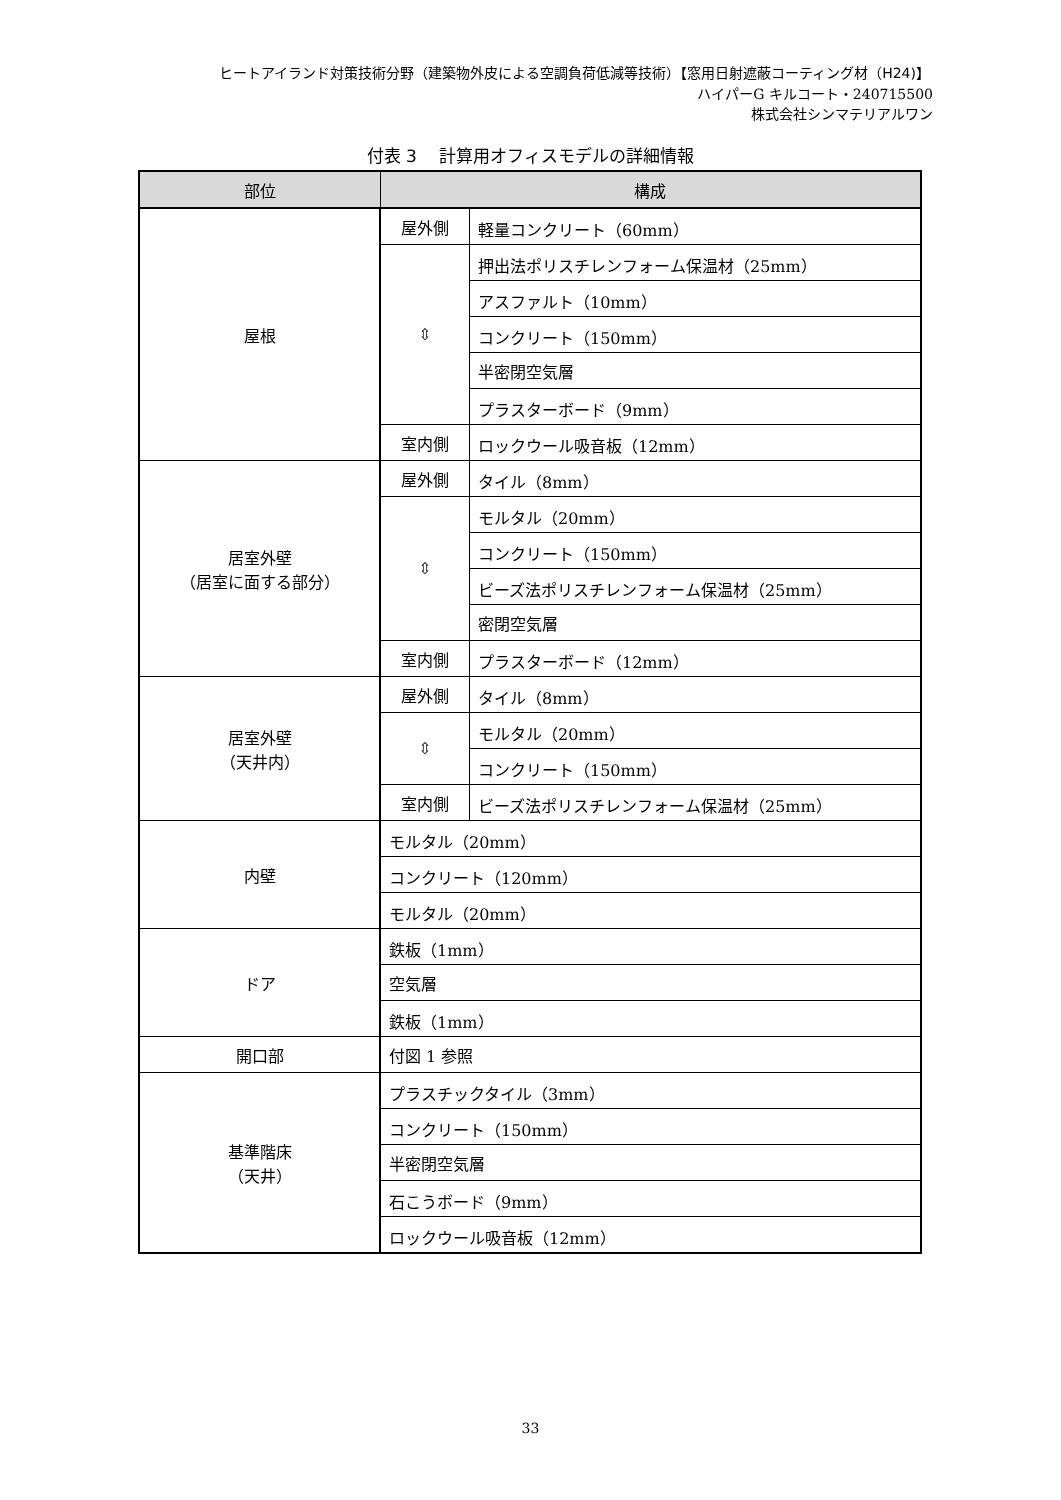ヒートアイランド対策技術分野（建築物外皮による空調負荷低減等技術）【窓用日射遮蔽コーティング材（H24)】
ハイパーG キルコート・240715500
株式会社シンマテリアルワン
付表 3　 計算用オフィスモデルの詳細情報
| 部位 | 構成 | |
| --- | --- | --- |
| 屋根 | 屋外側 | 軽量コンクリート（60mm） |
| | ⇳ | 押出法ポリスチレンフォーム保温材（25mm） |
| | | アスファルト（10mm） |
| | | コンクリート（150mm） |
| | | 半密閉空気層 |
| | | プラスターボード（9mm） |
| | 室内側 | ロックウール吸音板（12mm） |
| 居室外壁 （居室に面する部分） | 屋外側 | タイル（8mm） |
| | ⇳ | モルタル（20mm） |
| | | コンクリート（150mm） |
| | | ビーズ法ポリスチレンフォーム保温材（25mm） |
| | | 密閉空気層 |
| | 室内側 | プラスターボード（12mm） |
| 居室外壁 （天井内） | 屋外側 | タイル（8mm） |
| | ⇳ | モルタル（20mm） |
| | | コンクリート（150mm） |
| | 室内側 | ビーズ法ポリスチレンフォーム保温材（25mm） |
| 内壁 | モルタル（20mm） | |
| | コンクリート（120mm） | |
| | モルタル（20mm） | |
| ドア | 鉄板（1mm） | |
| | 空気層 | |
| | 鉄板（1mm） | |
| 開口部 | 付図 1 参照 | |
| 基準階床 （天井） | プラスチックタイル（3mm） | |
| | コンクリート（150mm） | |
| | 半密閉空気層 | |
| | 石こうボード（9mm） | |
| | ロックウール吸音板（12mm） | |
33